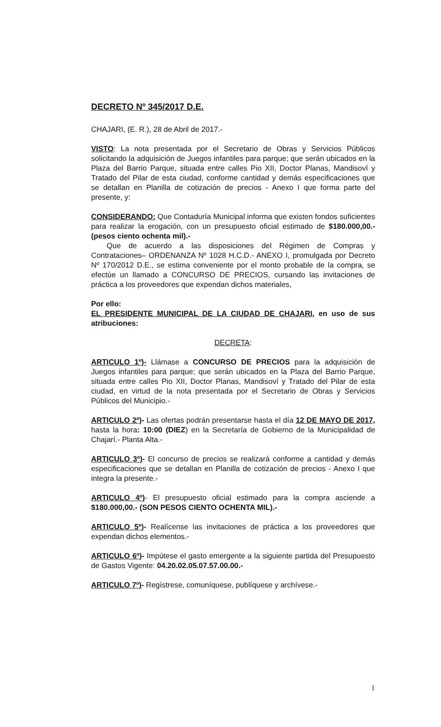DECRETO Nº 345/2017 D.E.
CHAJARI, (E. R.), 28 de Abril de 2017.-
VISTO: La nota presentada por el Secretario de Obras y Servicios Públicos solicitando la adquisición de Juegos infantiles para parque; que serán ubicados en la Plaza del Barrio Parque, situada entre calles Pio XII, Doctor Planas, Mandisoví y Tratado del Pilar de esta ciudad, conforme cantidad y demás especificaciones que se detallan en Planilla de cotización de precios - Anexo I que forma parte del presente, y:
CONSIDERANDO: Que Contaduría Municipal informa que existen fondos suficientes para realizar la erogación, con un presupuesto oficial estimado de $180.000,00.- (pesos ciento ochenta mil).-
Que de acuerdo a las disposiciones del Régimen de Compras y Contrataciones– ORDENANZA Nº 1028 H.C.D.- ANEXO I, promulgada por Decreto Nº 170/2012 D.E., se estima conveniente por el monto probable de la compra, se efectúe un llamado a CONCURSO DE PRECIOS, cursando las invitaciones de práctica a los proveedores que expendan dichos materiales,
Por ello:
EL PRESIDENTE MUNICIPAL DE LA CIUDAD DE CHAJARI, en uso de sus atribuciones:
DECRETA:
ARTICULO 1º)- Llámase a CONCURSO DE PRECIOS para la adquisición de Juegos infantiles para parque; que serán ubicados en la Plaza del Barrio Parque, situada entre calles Pio XII, Doctor Planas, Mandisoví y Tratado del Pilar de esta ciudad, en virtud de la nota presentada por el Secretario de Obras y Servicios Públicos del Municipio.-
ARTICULO 2º)- Las ofertas podrán presentarse hasta el día 12 DE MAYO DE 2017, hasta la hora: 10:00 (DIEZ) en la Secretaría de Gobierno de la Municipalidad de Chajarí.- Planta Alta.-
ARTICULO 3º)- El concurso de precios se realizará conforme a cantidad y demás especificaciones que se detallan en Planilla de cotización de precios - Anexo I que integra la presente.-
ARTICULO 4º)- El presupuesto oficial estimado para la compra asciende a $180.000,00.- (SON PESOS CIENTO OCHENTA MIL).-
ARTICULO 5º)- Realícense las invitaciones de práctica a los proveedores que expendan dichos elementos.-
ARTICULO 6º)- Impútese el gasto emergente a la siguiente partida del Presupuesto de Gastos Vigente: 04.20.02.05.07.57.00.00.-
ARTICULO 7º)- Regístrese, comuníquese, publíquese y archívese.-
1